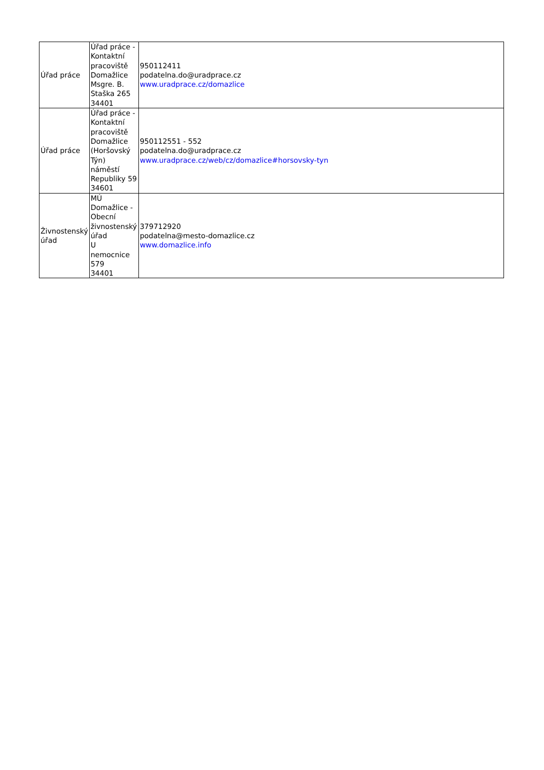| Úřad práce | Úřad práce - Kontaktní pracoviště Domažlice Msgre. B. Staška 265 34401 | 950112411 podatelna.do@uradprace.cz www.uradprace.cz/domazlice |
| Úřad práce | Úřad práce - Kontaktní pracoviště Domažlice (Horšovský Týn) náměstí Republiky 59 34601 | 950112551 - 552 podatelna.do@uradprace.cz www.uradprace.cz/web/cz/domazlice#horsovsky-tyn |
| Živnostenský úřad | MÚ Domažlice - Obecní živnostenský úřad U nemocnice 579 34401 | 379712920 podatelna@mesto-domazlice.cz www.domazlice.info |